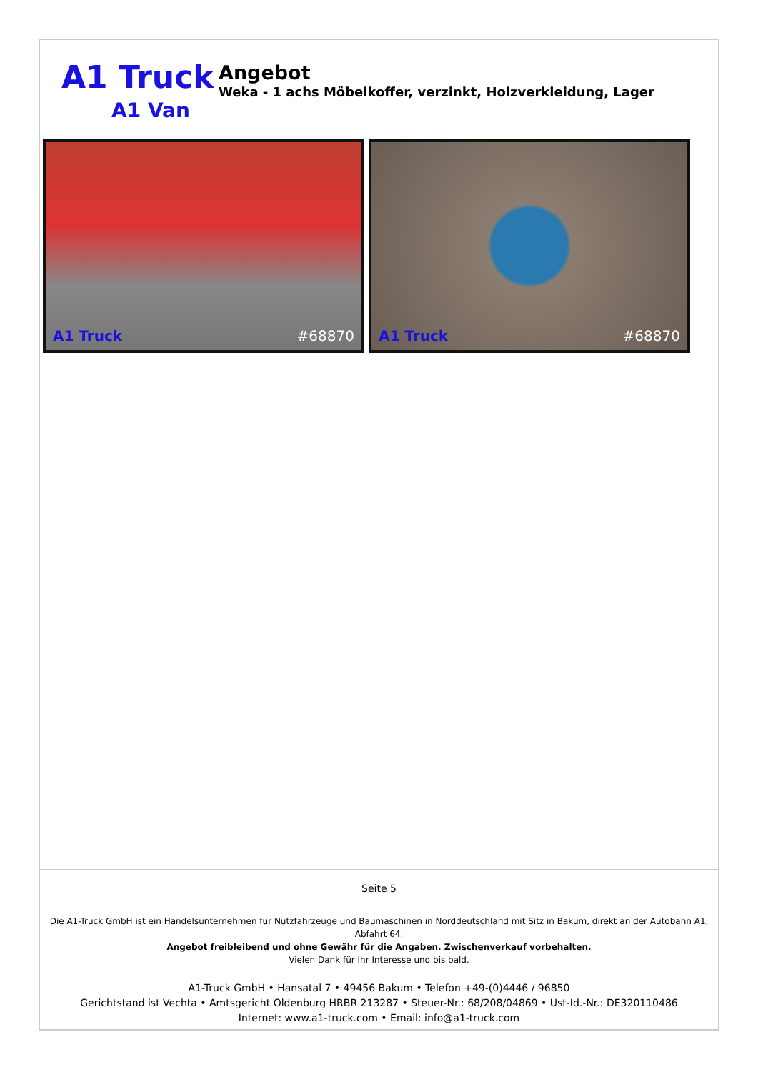A1 Truck
A1 Van
Angebot
Weka - 1 achs Möbelkoffer, verzinkt, Holzverkleidung, Lager
A1 Truck #68870
A1 Truck #68870
Seite 5
Die A1-Truck GmbH ist ein Handelsunternehmen für Nutzfahrzeuge und Baumaschinen in Norddeutschland mit Sitz in Bakum, direkt an der Autobahn A1, Abfahrt 64.
Angebot freibleibend und ohne Gewähr für die Angaben. Zwischenverkauf vorbehalten.
Vielen Dank für Ihr Interesse und bis bald.
A1-Truck GmbH • Hansatal 7 • 49456 Bakum • Telefon +49-(0)4446 / 96850
Gerichtstand ist Vechta • Amtsgericht Oldenburg HRBR 213287 • Steuer-Nr.: 68/208/04869 • Ust-Id.-Nr.: DE320110486
Internet: www.a1-truck.com • Email: info@a1-truck.com